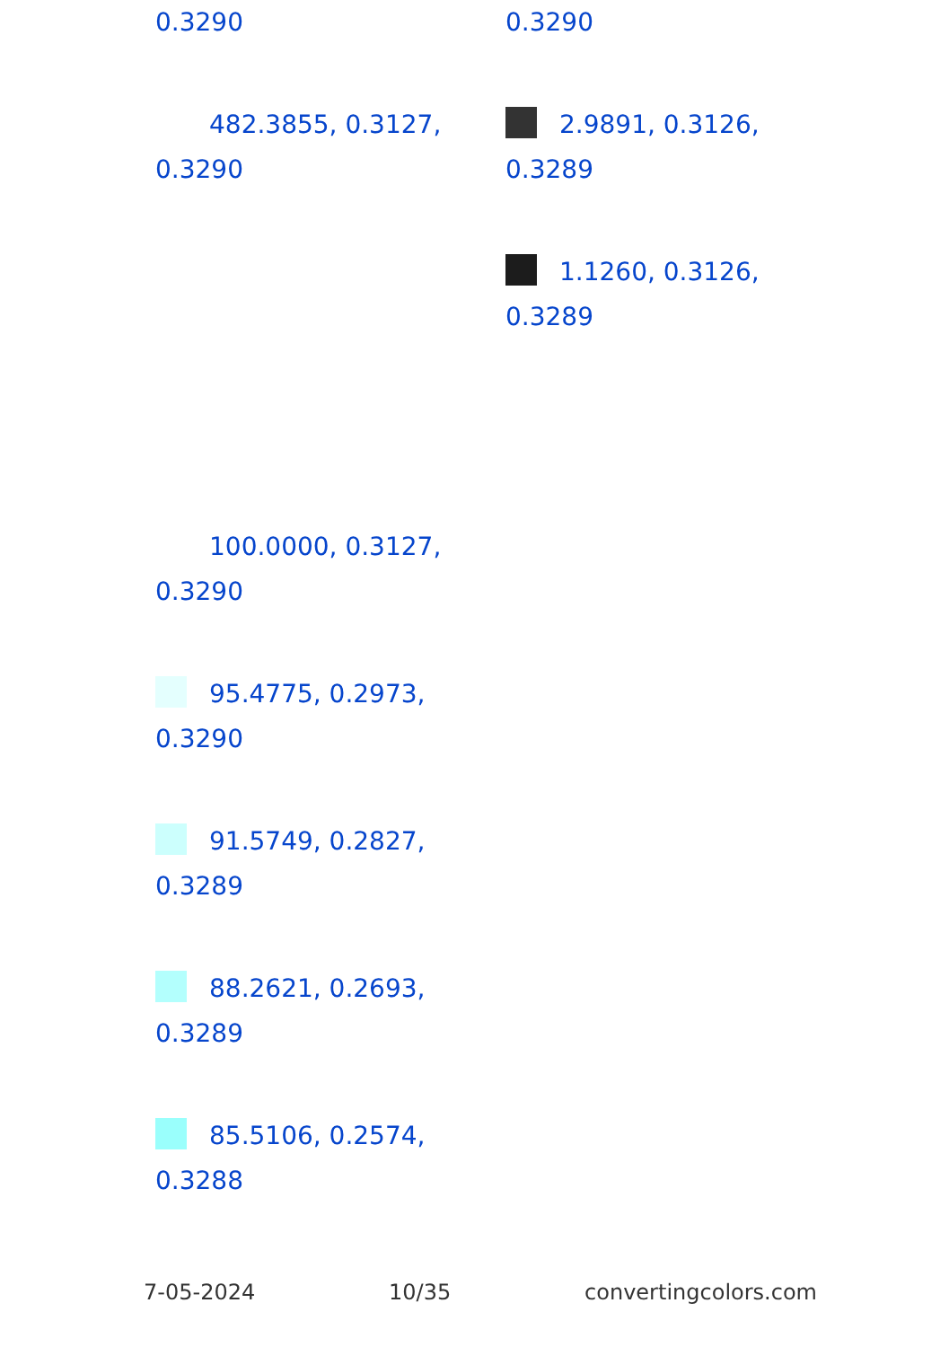0.3290
482.3855, 0.3127, 0.3290
100.0000, 0.3127, 0.3290
95.4775, 0.2973, 0.3290
91.5749, 0.2827, 0.3289
88.2621, 0.2693, 0.3289
85.5106, 0.2574, 0.3288
0.3290
2.9891, 0.3126, 0.3289
1.1260, 0.3126, 0.3289
7-05-2024 10/35 convertingcolors.com